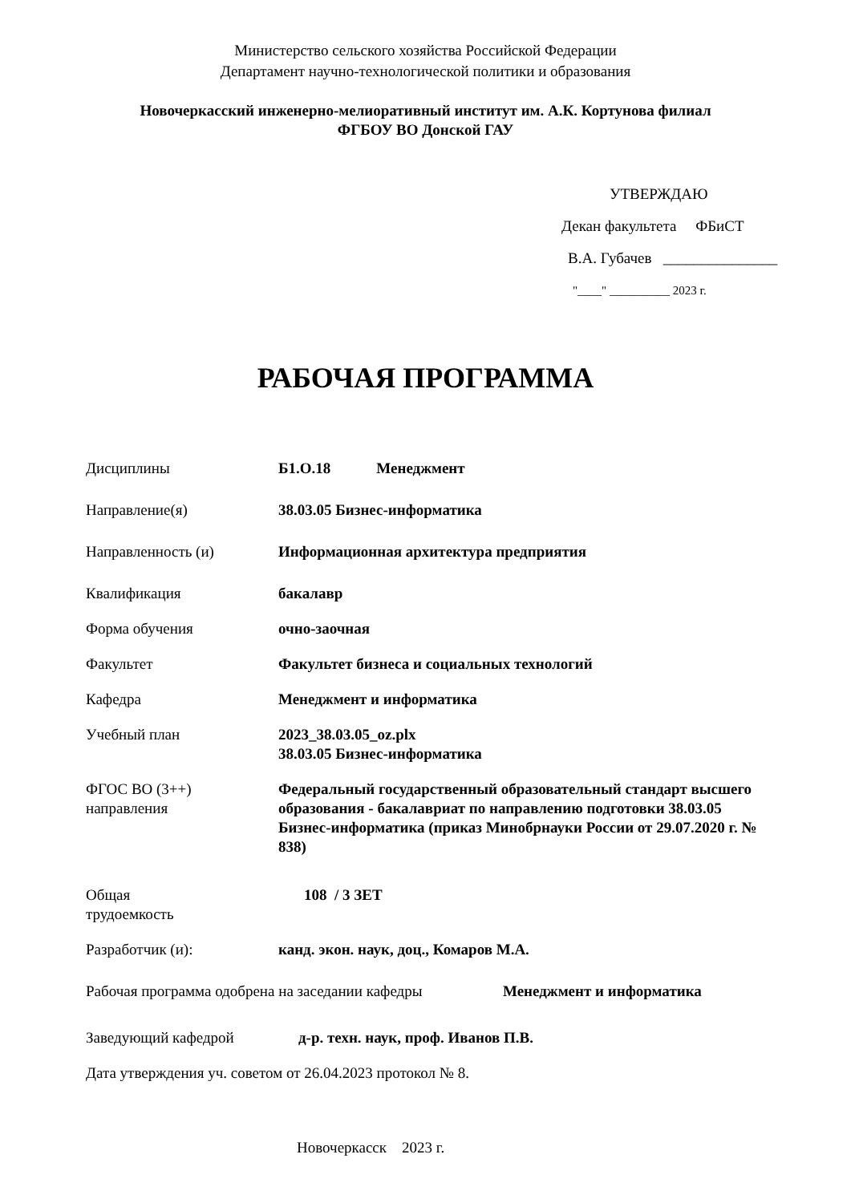Министерство сельского хозяйства Российской Федерации
Департамент научно-технологической политики и образования
Новочеркасский инженерно-мелиоративный институт им. А.К. Кортунова филиал
ФГБОУ ВО Донской ГАУ
УТВЕРЖДАЮ
Декан факультета ФБиСТ
В.А. Губачев _______________
"____" __________ 2023 г.
РАБОЧАЯ ПРОГРАММА
Дисциплины Б1.О.18 Менеджмент
Направление(я) 38.03.05 Бизнес-информатика
Направленность (и) Информационная архитектура предприятия
Квалификация бакалавр
Форма обучения очно-заочная
Факультет Факультет бизнеса и социальных технологий
Кафедра Менеджмент и информатика
Учебный план 2023_38.03.05_oz.plx
38.03.05 Бизнес-информатика
ФГОС ВО (3++)
направления
Федеральный государственный образовательный стандарт высшего образования - бакалавриат по направлению подготовки 38.03.05 Бизнес-информатика (приказ Минобрнауки России от 29.07.2020 г. № 838)
Общая
трудоемкость
108 / 3 ЗЕТ
Разработчик (и): канд. экон. наук, доц., Комаров М.А.
Рабочая программа одобрена на заседании кафедры
Менеджмент и информатика
Заведующий кафедрой д-р. техн. наук, проф. Иванов П.В.
Дата утверждения уч. советом от 26.04.2023 протокол № 8.
Новочеркасск 2023 г.